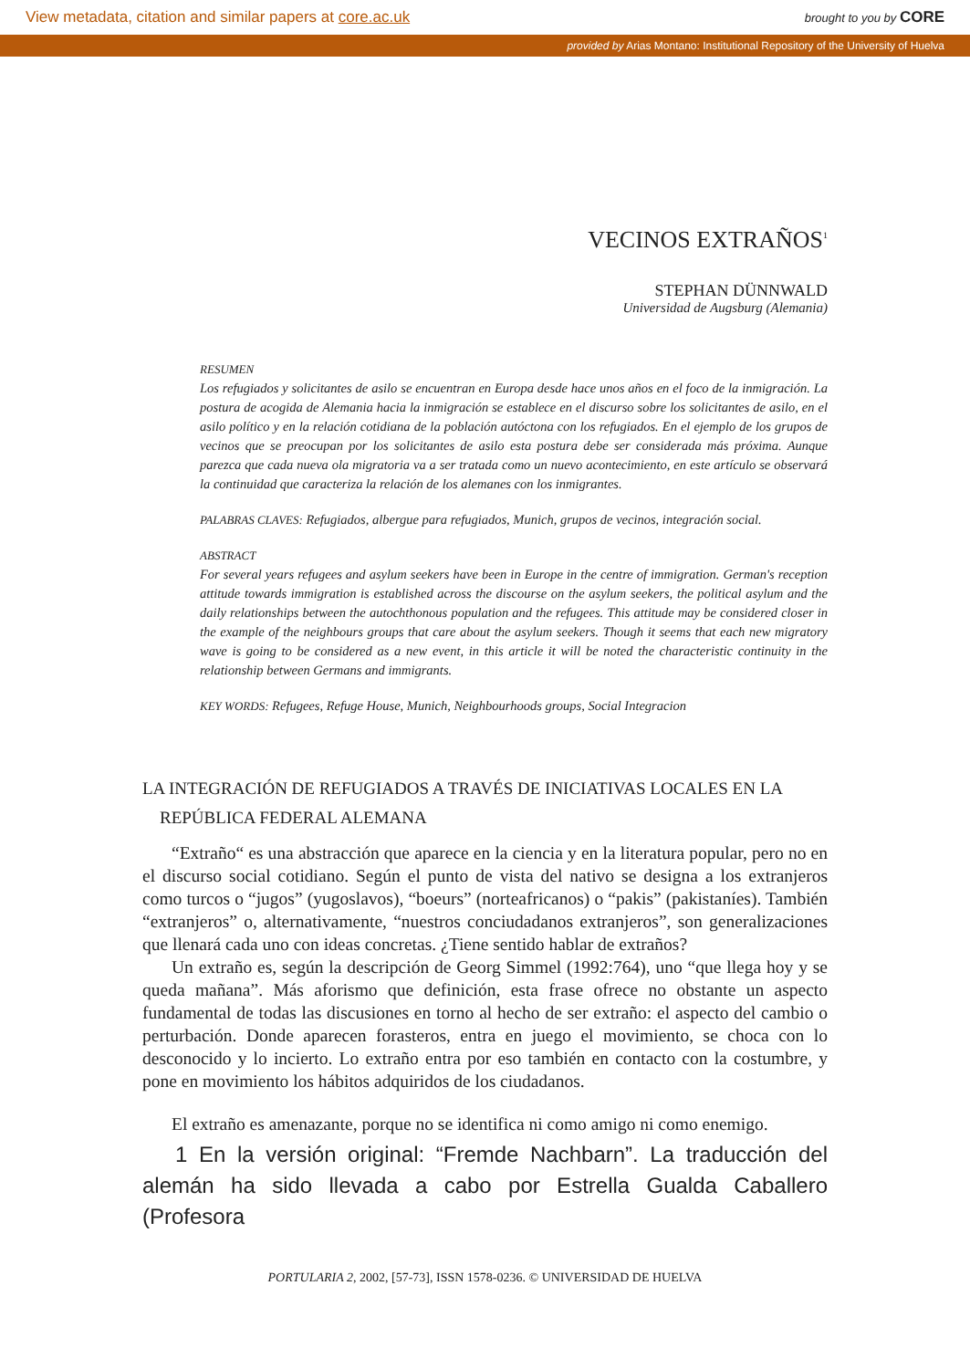View metadata, citation and similar papers at core.ac.uk brought to you by CORE
provided by Arias Montano: Institutional Repository of the University of Huelva
VECINOS EXTRAÑOS<sup>1</sup>
STEPHAN DÜNNWALD
Universidad de Augsburg (Alemania)
RESUMEN
Los refugiados y solicitantes de asilo se encuentran en Europa desde hace unos años en el foco de la inmigración. La postura de acogida de Alemania hacia la inmigración se establece en el discurso sobre los solicitantes de asilo, en el asilo político y en la relación cotidiana de la población autóctona con los refugiados. En el ejemplo de los grupos de vecinos que se preocupan por los solicitantes de asilo esta postura debe ser considerada más próxima. Aunque parezca que cada nueva ola migratoria va a ser tratada como un nuevo acontecimiento, en este artículo se observará la continuidad que caracteriza la relación de los alemanes con los inmigrantes.
PALABRAS CLAVES: Refugiados, albergue para refugiados, Munich, grupos de vecinos, integración social.
ABSTRACT
For several years refugees and asylum seekers have been in Europe in the centre of immigration. German's reception attitude towards immigration is established across the discourse on the asylum seekers, the political asylum and the daily relationships between the autochthonous population and the refugees. This attitude may be considered closer in the example of the neighbours groups that care about the asylum seekers. Though it seems that each new migratory wave is going to be considered as a new event, in this article it will be noted the characteristic continuity in the relationship between Germans and immigrants.
KEY WORDS: Refugees, Refuge House, Munich, Neighbourhoods groups, Social Integracion
LA INTEGRACIÓN DE REFUGIADOS A TRAVÉS DE INICIATIVAS LOCALES EN LA
REPÚBLICA FEDERAL ALEMANA
“Extraño“ es una abstracción que aparece en la ciencia y en la literatura popular, pero no en el discurso social cotidiano. Según el punto de vista del nativo se designa a los extranjeros como turcos o “jugos” (yugoslavos), “boeurs” (norteafricanos) o “pakis” (pakistaníes). También “extranjeros” o, alternativamente, “nuestros conciudadanos extranjeros”, son generalizaciones que llenará cada uno con ideas concretas. ¿Tiene sentido hablar de extraños?
Un extraño es, según la descripción de Georg Simmel (1992:764), uno “que llega hoy y se queda mañana”. Más aforismo que definición, esta frase ofrece no obstante un aspecto fundamental de todas las discusiones en torno al hecho de ser extraño: el aspecto del cambio o perturbación. Donde aparecen forasteros, entra en juego el movimiento, se choca con lo desconocido y lo incierto. Lo extraño entra por eso también en contacto con la costumbre, y pone en movimiento los hábitos adquiridos de los ciudadanos.
El extraño es amenazante, porque no se identifica ni como amigo ni como enemigo.
1 En la versión original: “Fremde Nachbarn”. La traducción del alemán ha sido llevada a cabo por Estrella Gualda Caballero (Profesora
PORTULARIA 2, 2002, [57-73], ISSN 1578-0236. © UNIVERSIDAD DE HUELVA